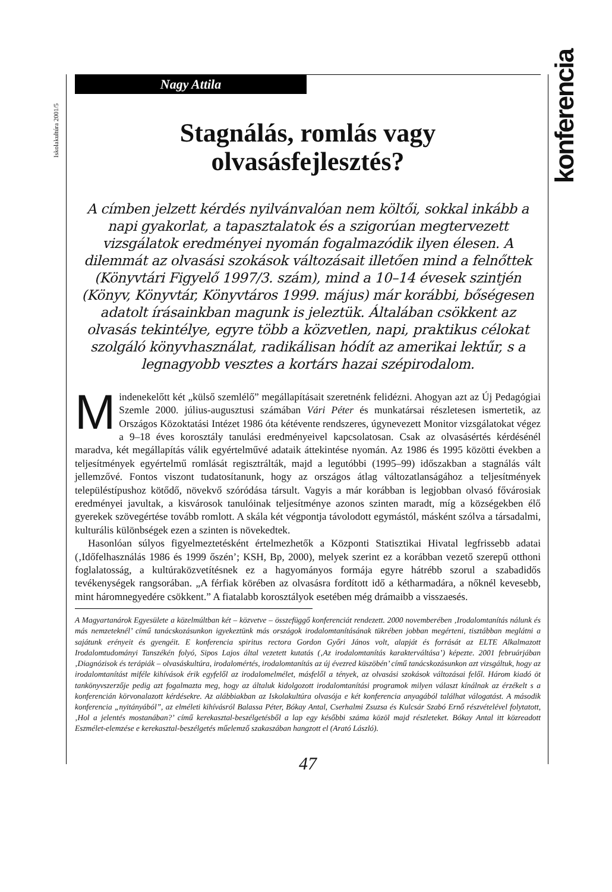Iskolakultúra 2001/5
konferencia
Nagy Attila
Stagnálás, romlás vagy
olvasásfejlesztés?
A címben jelzett kérdés nyilvánvalóan nem költői, sokkal inkább a napi gyakorlat, a tapasztalatok és a szigorúan megtervezett vizsgálatok eredményei nyomán fogalmazódik ilyen élesen. A dilemmát az olvasási szokások változásait illetően mind a felnőttek (Könyvtári Figyelő 1997/3. szám), mind a 10–14 évesek szintjén (Könyv, Könyvtár, Könyvtáros 1999. május) már korábbi, bőségesen adatolt írásainkban magunk is jeleztük. Általában csökkent az olvasás tekintélye, egyre több a közvetlen, napi, praktikus célokat szolgáló könyvhasználat, radikálisan hódít az amerikai lektűr, s a legnagyobb vesztes a kortárs hazai szépirodalom.
Mindenekelőtt két „külső szemlélő” megállapításait szeretnénk felidézni. Ahogyan azt az Új Pedagógiai Szemle 2000. július-augusztusi számában Vári Péter és munkatársai részletesen ismertetik, az Országos Közoktatási Intézet 1986 óta kétévente rendszeres, úgynevezett Monitor vizsgálatokat végez a 9–18 éves korosztály tanulási eredményeivel kapcsolatosan. Csak az olvasásértés kérdésénél maradva, két megállapítás válik egyértelművé adataik áttekintése nyomán. Az 1986 és 1995 közötti években a teljesítmények egyértelmű romlását regisztrálták, majd a legutóbbi (1995–99) időszakban a stagnálás vált jellemzővé. Fontos viszont tudatosítanunk, hogy az országos átlag változatlanságához a teljesítmények településtípushoz kötődő, növekvő szóródása társult. Vagyis a már korábban is legjobban olvasó fővárosiak eredményei javultak, a kisvárosok tanulóinak teljesítménye azonos szinten maradt, míg a községekben élő gyerekek szövegértése tovább romlott. A skála két végpontja távolodott egymástól, másként szólva a társadalmi, kulturális különbségek ezen a szinten is növekedtek.
Hasonlóan súlyos figyelmeztetésként értelmezhetők a Központi Statisztikai Hivatal legfrissebb adatai (‚Időfelhasználás 1986 és 1999 őszén’; KSH, Bp, 2000), melyek szerint ez a korábban vezető szerepű otthoni foglalatosság, a kultúraközvetítésnek ez a hagyományos formája egyre hátrébb szorul a szabadidős tevékenységek rangsorában. „A férfiak körében az olvasásra fordított idő a kétharmadára, a nőknél kevesebb, mint háromnegyedére csökkent.” A fiatalabb korosztályok esetében még drámaibb a visszaesés.
A Magyartanárok Egyesülete a közelmúltban két – közvetve – összefüggő konferenciát rendezett. 2000 novemberében ‚Irodalomtanítás nálunk és más nemzeteknél’ című tanácskozásunkon igyekeztünk más országok irodalomtanításának tükrében jobban megérteni, tisztábban meglátni a sajátunk erényeit és gyengéit. E konferencia spiritus rectora Gordon Győri János volt, alapját és forrását az ELTE Alkalmazott Irodalomtudományi Tanszékén folyó, Sipos Lajos által vezetett kutatás (‚Az irodalomtanítás karakterváltása’) képezte. 2001 februárjában ‚Diagnózisok és terápiák – olvasáskultúra, irodalomértés, irodalomtanítás az új évezred küszöbén’ című tanácskozásunkon azt vizsgáltuk, hogy az irodalomtanítást miféle kihívások érik egyfelől az irodalomelmélet, másfelől a tények, az olvasási szokások változásai felől. Három kiadó öt tankönyvszerzője pedig azt fogalmazta meg, hogy az általuk kidolgozott irodalomtanítási programok milyen választ kínálnak az érzékelt s a konferencián körvonalazott kérdésekre. Az alábbiakban az Iskolakultúra olvasója e két konferencia anyagából találhat válogatást. A második konferencia „nyitányából”, az elméleti kihívásról Balassa Péter, Bókay Antal, Cserhalmi Zsuzsa és Kulcsár Szabó Ernő részvételével folytatott, ‚Hol a jelentés mostanában?’ című kerekasztal-beszélgetésből a lap egy későbbi száma közöl majd részleteket. Bókay Antal itt közreadott Eszmélet-elemzése e kerekasztal-beszélgetés műelemző szakaszában hangzott el (Arató László).
47